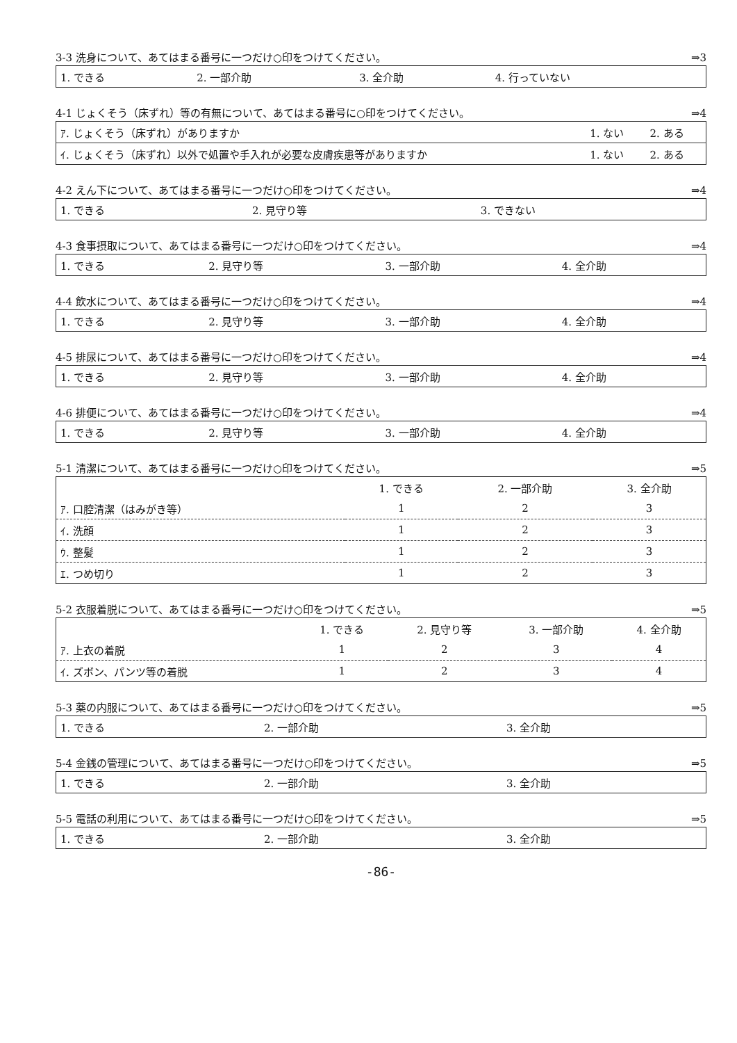3-3 洗身について、あてはまる番号に一つだけ○印をつけてください。 ⇒3
| 1. できる | 2. 一部介助 | 3. 全介助 | 4. 行っていない |
4-1 じょくそう（床ずれ）等の有無について、あてはまる番号に○印をつけてください。 ⇒4
| ｱ. じょくそう（床ずれ）がありますか | 1. ない | 2. ある |
| ｲ. じょくそう（床ずれ）以外で処置や手入れが必要な皮膚疾患等がありますか | 1. ない | 2. ある |
4-2 えん下について、あてはまる番号に一つだけ○印をつけてください。 ⇒4
| 1. できる | 2. 見守り等 | 3. できない |
4-3 食事摂取について、あてはまる番号に一つだけ○印をつけてください。 ⇒4
| 1. できる | 2. 見守り等 | 3. 一部介助 | 4. 全介助 |
4-4 飲水について、あてはまる番号に一つだけ○印をつけてください。 ⇒4
| 1. できる | 2. 見守り等 | 3. 一部介助 | 4. 全介助 |
4-5 排尿について、あてはまる番号に一つだけ○印をつけてください。 ⇒4
| 1. できる | 2. 見守り等 | 3. 一部介助 | 4. 全介助 |
4-6 排便について、あてはまる番号に一つだけ○印をつけてください。 ⇒4
| 1. できる | 2. 見守り等 | 3. 一部介助 | 4. 全介助 |
5-1 清潔について、あてはまる番号に一つだけ○印をつけてください。 ⇒5
| | 1. できる | 2. 一部介助 | 3. 全介助 |
| --- | --- | --- | --- |
| ｱ. 口腔清潔（はみがき等） | 1 | 2 | 3 |
| ｲ. 洗顔 | 1 | 2 | 3 |
| ｳ. 整髪 | 1 | 2 | 3 |
| ｴ. つめ切り | 1 | 2 | 3 |
5-2 衣服着脱について、あてはまる番号に一つだけ○印をつけてください。 ⇒5
| | 1. できる | 2. 見守り等 | 3. 一部介助 | 4. 全介助 |
| --- | --- | --- | --- | --- |
| ｱ. 上衣の着脱 | 1 | 2 | 3 | 4 |
| ｲ. ズボン、パンツ等の着脱 | 1 | 2 | 3 | 4 |
5-3 薬の内服について、あてはまる番号に一つだけ○印をつけてください。 ⇒5
| 1. できる | 2. 一部介助 | 3. 全介助 |
5-4 金銭の管理について、あてはまる番号に一つだけ○印をつけてください。 ⇒5
| 1. できる | 2. 一部介助 | 3. 全介助 |
5-5 電話の利用について、あてはまる番号に一つだけ○印をつけてください。 ⇒5
| 1. できる | 2. 一部介助 | 3. 全介助 |
-86-